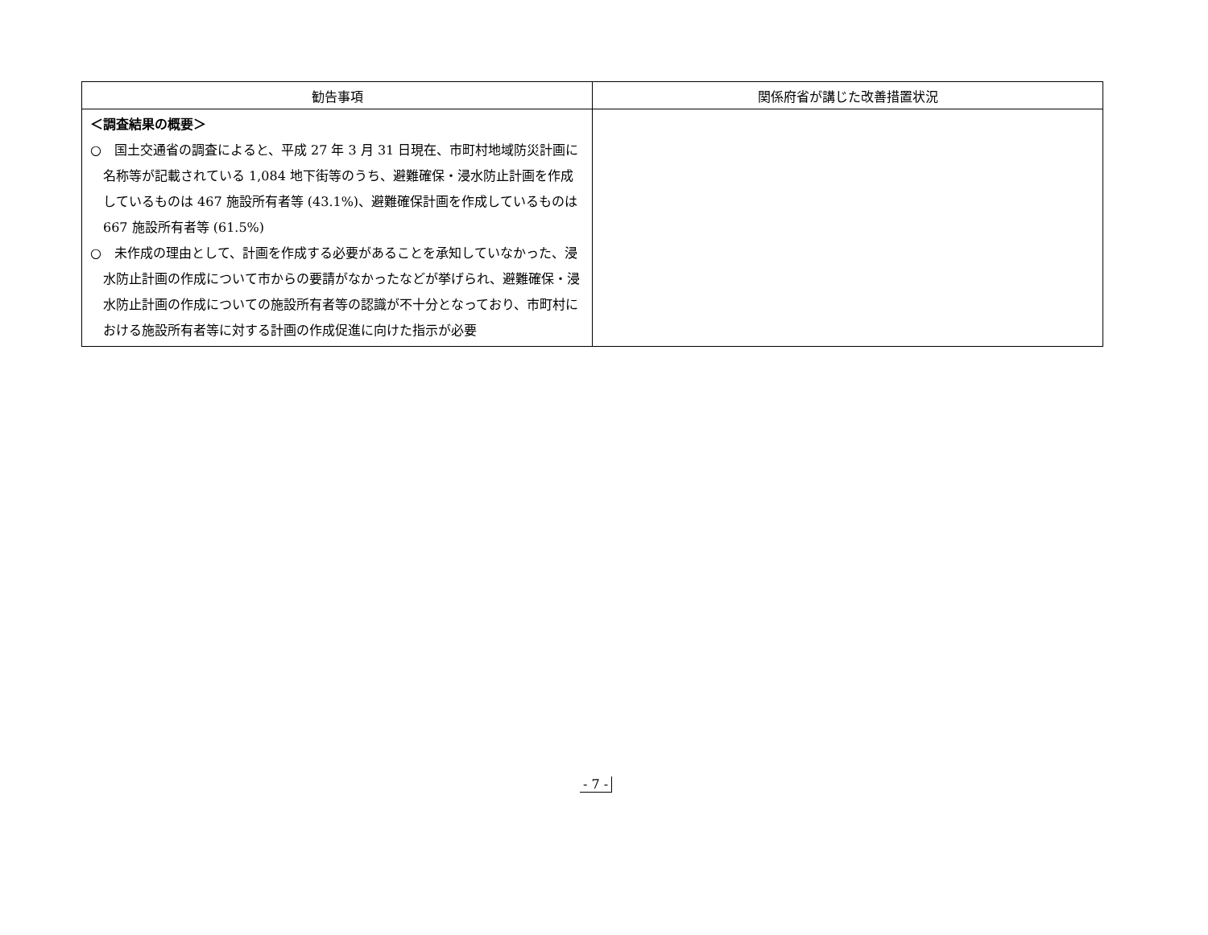| 勧告事項 | 関係府省が講じた改善措置状況 |
| --- | --- |
| ＜調査結果の概要＞ ○ 国土交通省の調査によると、平成 27 年 3 月 31 日現在、市町村地域防災計画に名称等が記載されている 1,084 地下街等のうち、避難確保・浸水防止計画を作成しているものは 467 施設所有者等 (43.1%)、避難確保計画を作成しているものは 667 施設所有者等 (61.5%) ○ 未作成の理由として、計画を作成する必要があることを承知していなかった、浸水防止計画の作成について市からの要請がなかったなどが挙げられ、避難確保・浸水防止計画の作成についての施設所有者等の認識が不十分となっており、市町村における施設所有者等に対する計画の作成促進に向けた指示が必要 | |
- 7 -